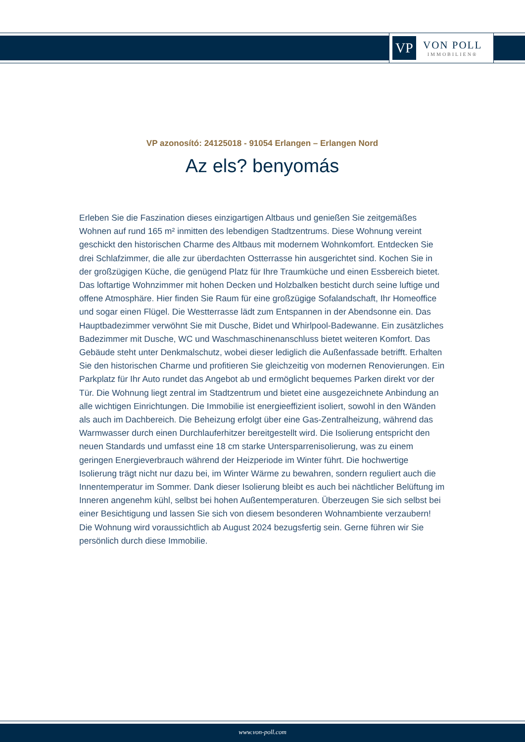VP
VON POLL
IMMOBILIEN®
VP azonosító: 24125018 - 91054 Erlangen – Erlangen Nord
Az els? benyomás
Erleben Sie die Faszination dieses einzigartigen Altbaus und genießen Sie zeitgemäßes Wohnen auf rund 165 m² inmitten des lebendigen Stadtzentrums. Diese Wohnung vereint geschickt den historischen Charme des Altbaus mit modernem Wohnkomfort. Entdecken Sie drei Schlafzimmer, die alle zur überdachten Ostterrasse hin ausgerichtet sind. Kochen Sie in der großzügigen Küche, die genügend Platz für Ihre Traumküche und einen Essbereich bietet. Das loftartige Wohnzimmer mit hohen Decken und Holzbalken besticht durch seine luftige und offene Atmosphäre. Hier finden Sie Raum für eine großzügige Sofalandschaft, Ihr Homeoffice und sogar einen Flügel. Die Westterrasse lädt zum Entspannen in der Abendsonne ein. Das Hauptbadezimmer verwöhnt Sie mit Dusche, Bidet und Whirlpool-Badewanne. Ein zusätzliches Badezimmer mit Dusche, WC und Waschmaschinenanschluss bietet weiteren Komfort. Das Gebäude steht unter Denkmalschutz, wobei dieser lediglich die Außenfassade betrifft. Erhalten Sie den historischen Charme und profitieren Sie gleichzeitig von modernen Renovierungen. Ein Parkplatz für Ihr Auto rundet das Angebot ab und ermöglicht bequemes Parken direkt vor der Tür. Die Wohnung liegt zentral im Stadtzentrum und bietet eine ausgezeichnete Anbindung an alle wichtigen Einrichtungen. Die Immobilie ist energieeffizient isoliert, sowohl in den Wänden als auch im Dachbereich. Die Beheizung erfolgt über eine Gas-Zentralheizung, während das Warmwasser durch einen Durchlauferhitzer bereitgestellt wird. Die Isolierung entspricht den neuen Standards und umfasst eine 18 cm starke Untersparrenisolierung, was zu einem geringen Energieverbrauch während der Heizperiode im Winter führt. Die hochwertige Isolierung trägt nicht nur dazu bei, im Winter Wärme zu bewahren, sondern reguliert auch die Innentemperatur im Sommer. Dank dieser Isolierung bleibt es auch bei nächtlicher Belüftung im Inneren angenehm kühl, selbst bei hohen Außentemperaturen. Überzeugen Sie sich selbst bei einer Besichtigung und lassen Sie sich von diesem besonderen Wohnambiente verzaubern! Die Wohnung wird voraussichtlich ab August 2024 bezugsfertig sein. Gerne führen wir Sie persönlich durch diese Immobilie.
www.von-poll.com